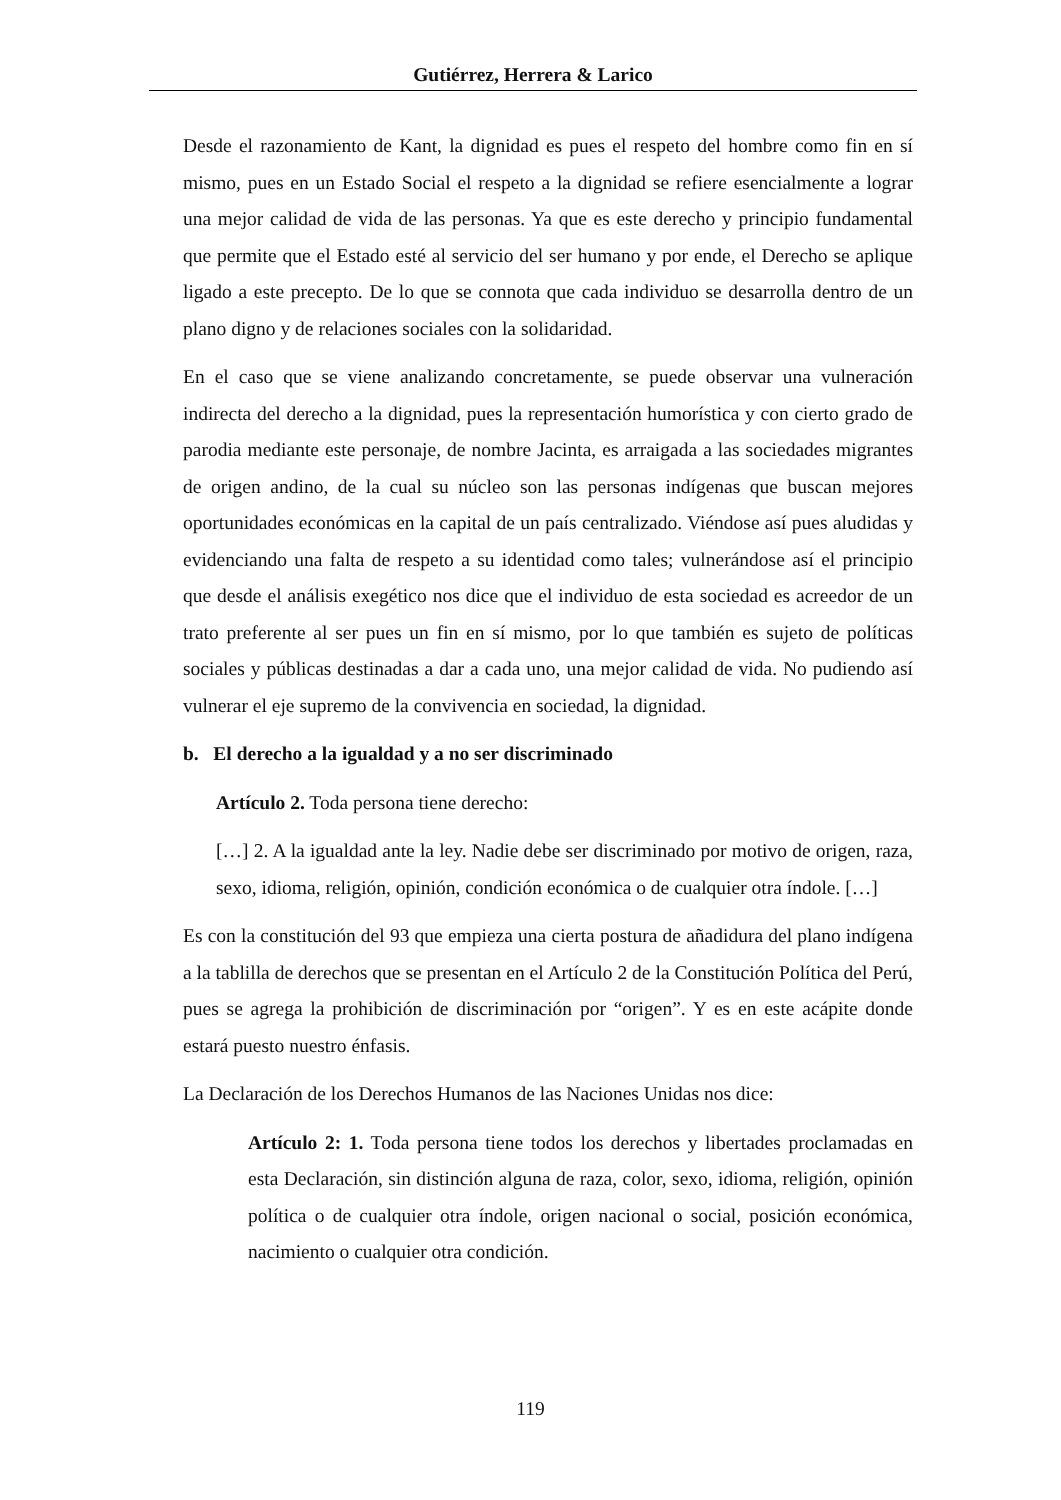Gutiérrez, Herrera & Larico
Desde el razonamiento de Kant, la dignidad es pues el respeto del hombre como fin en sí mismo, pues en un Estado Social el respeto a la dignidad se refiere esencialmente a lograr una mejor calidad de vida de las personas. Ya que es este derecho y principio fundamental que permite que el Estado esté al servicio del ser humano y por ende, el Derecho se aplique ligado a este precepto. De lo que se connota que cada individuo se desarrolla dentro de un plano digno y de relaciones sociales con la solidaridad.
En el caso que se viene analizando concretamente, se puede observar una vulneración indirecta del derecho a la dignidad, pues la representación humorística y con cierto grado de parodia mediante este personaje, de nombre Jacinta, es arraigada a las sociedades migrantes de origen andino, de la cual su núcleo son las personas indígenas que buscan mejores oportunidades económicas en la capital de un país centralizado. Viéndose así pues aludidas y evidenciando una falta de respeto a su identidad como tales; vulnerándose así el principio que desde el análisis exegético nos dice que el individuo de esta sociedad es acreedor de un trato preferente al ser pues un fin en sí mismo, por lo que también es sujeto de políticas sociales y públicas destinadas a dar a cada uno, una mejor calidad de vida. No pudiendo así vulnerar el eje supremo de la convivencia en sociedad, la dignidad.
b. El derecho a la igualdad y a no ser discriminado
Artículo 2. Toda persona tiene derecho:
[…] 2. A la igualdad ante la ley. Nadie debe ser discriminado por motivo de origen, raza, sexo, idioma, religión, opinión, condición económica o de cualquier otra índole. […]
Es con la constitución del 93 que empieza una cierta postura de añadidura del plano indígena a la tablilla de derechos que se presentan en el Artículo 2 de la Constitución Política del Perú, pues se agrega la prohibición de discriminación por “origen”. Y es en este acápite donde estará puesto nuestro énfasis.
La Declaración de los Derechos Humanos de las Naciones Unidas nos dice:
Artículo 2: 1. Toda persona tiene todos los derechos y libertades proclamadas en esta Declaración, sin distinción alguna de raza, color, sexo, idioma, religión, opinión política o de cualquier otra índole, origen nacional o social, posición económica, nacimiento o cualquier otra condición.
119